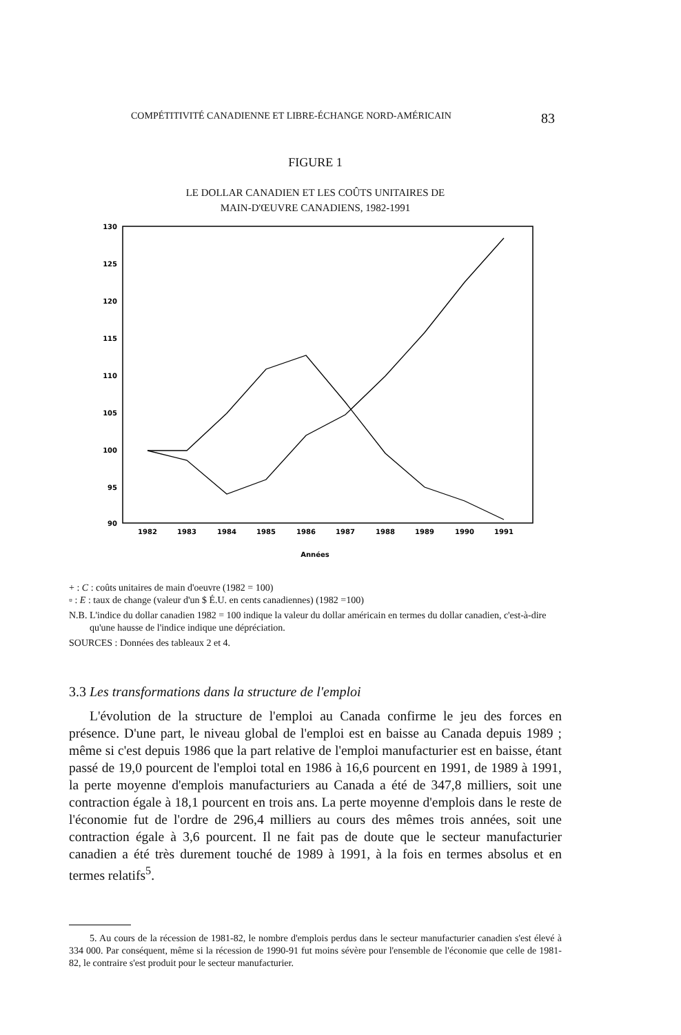COMPÉTITIVITÉ CANADIENNE ET LIBRE-ÉCHANGE NORD-AMÉRICAIN 83
FIGURE 1
LE DOLLAR CANADIEN ET LES COÛTS UNITAIRES DE
MAIN-D'ŒUVRE CANADIENS, 1982-1991
130
125
120
115
110
105
100
95
90
1982
1983
1984
1985
1986
1987
1988
1989
1990
1991
Années
+ : C : coûts unitaires de main d'oeuvre (1982 = 100)
▫ : E : taux de change (valeur d'un $ É.U. en cents canadiennes) (1982 =100)
N.B. L'indice du dollar canadien 1982 = 100 indique la valeur du dollar américain en termes du dollar canadien, c'est-à-dire qu'une hausse de l'indice indique une dépréciation.
SOURCES : Données des tableaux 2 et 4.
3.3 Les transformations dans la structure de l'emploi
L'évolution de la structure de l'emploi au Canada confirme le jeu des forces en présence. D'une part, le niveau global de l'emploi est en baisse au Canada depuis 1989 ; même si c'est depuis 1986 que la part relative de l'emploi manufacturier est en baisse, étant passé de 19,0 pourcent de l'emploi total en 1986 à 16,6 pourcent en 1991, de 1989 à 1991, la perte moyenne d'emplois manufacturiers au Canada a été de 347,8 milliers, soit une contraction égale à 18,1 pourcent en trois ans. La perte moyenne d'emplois dans le reste de l'économie fut de l'ordre de 296,4 milliers au cours des mêmes trois années, soit une contraction égale à 3,6 pourcent. Il ne fait pas de doute que le secteur manufacturier canadien a été très durement touché de 1989 à 1991, à la fois en termes absolus et en termes relatifs<sup>5</sup>.
5. Au cours de la récession de 1981-82, le nombre d'emplois perdus dans le secteur manufacturier canadien s'est élevé à 334 000. Par conséquent, même si la récession de 1990-91 fut moins sévère pour l'ensemble de l'économie que celle de 1981-82, le contraire s'est produit pour le secteur manufacturier.